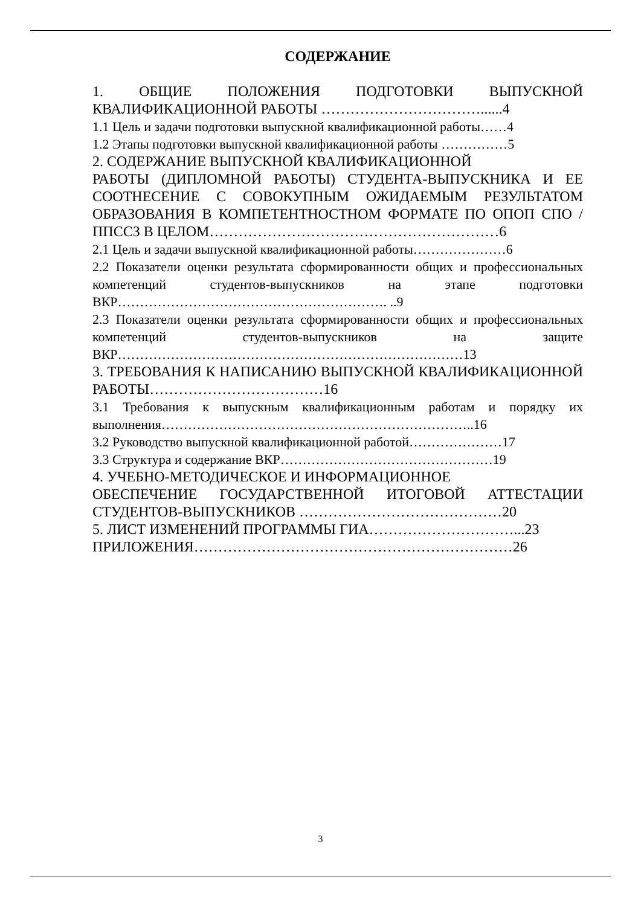СОДЕРЖАНИЕ
1. ОБЩИЕ ПОЛОЖЕНИЯ ПОДГОТОВКИ ВЫПУСКНОЙ КВАЛИФИКАЦИОННОЙ РАБОТЫ ……………………………......4
1.1 Цель и задачи подготовки выпускной квалификационной работы……4
1.2 Этапы подготовки выпускной квалификационной работы ……………5
2. СОДЕРЖАНИЕ ВЫПУСКНОЙ КВАЛИФИКАЦИОННОЙ
РАБОТЫ (ДИПЛОМНОЙ РАБОТЫ) СТУДЕНТА-ВЫПУСКНИКА И ЕЕ СООТНЕСЕНИЕ С СОВОКУПНЫМ ОЖИДАЕМЫМ РЕЗУЛЬТАТОМ ОБРАЗОВАНИЯ В КОМПЕТЕНТНОСТНОМ ФОРМАТЕ ПО ОПОП СПО /ППССЗ В ЦЕЛОМ……………………………………………………6
2.1 Цель и задачи выпускной квалификационной работы…………………6
2.2 Показатели оценки результата сформированности общих и профессиональных компетенций студентов-выпускников на этапе подготовки ВКР……………………………………………………. ..9
2.3 Показатели оценки результата сформированности общих и профессиональных компетенций студентов-выпускников на защите ВКР……………………………………………………………………13
3. ТРЕБОВАНИЯ К НАПИСАНИЮ ВЫПУСКНОЙ КВАЛИФИКАЦИОННОЙ РАБОТЫ………………………………16
3.1 Требования к выпускным квалификационным работам и порядку их выполнения……………………………………………………………..16
3.2 Руководство выпускной квалификационной работой…………………17
3.3 Структура и содержание ВКР…………………………………………19
4. УЧЕБНО-МЕТОДИЧЕСКОЕ И ИНФОРМАЦИОННОЕ
ОБЕСПЕЧЕНИЕ ГОСУДАРСТВЕННОЙ ИТОГОВОЙ АТТЕСТАЦИИ СТУДЕНТОВ-ВЫПУСКНИКОВ ……………………………………20
5. ЛИСТ ИЗМЕНЕНИЙ ПРОГРАММЫ ГИА…………………………...23
ПРИЛОЖЕНИЯ…………………………………………………………26
3